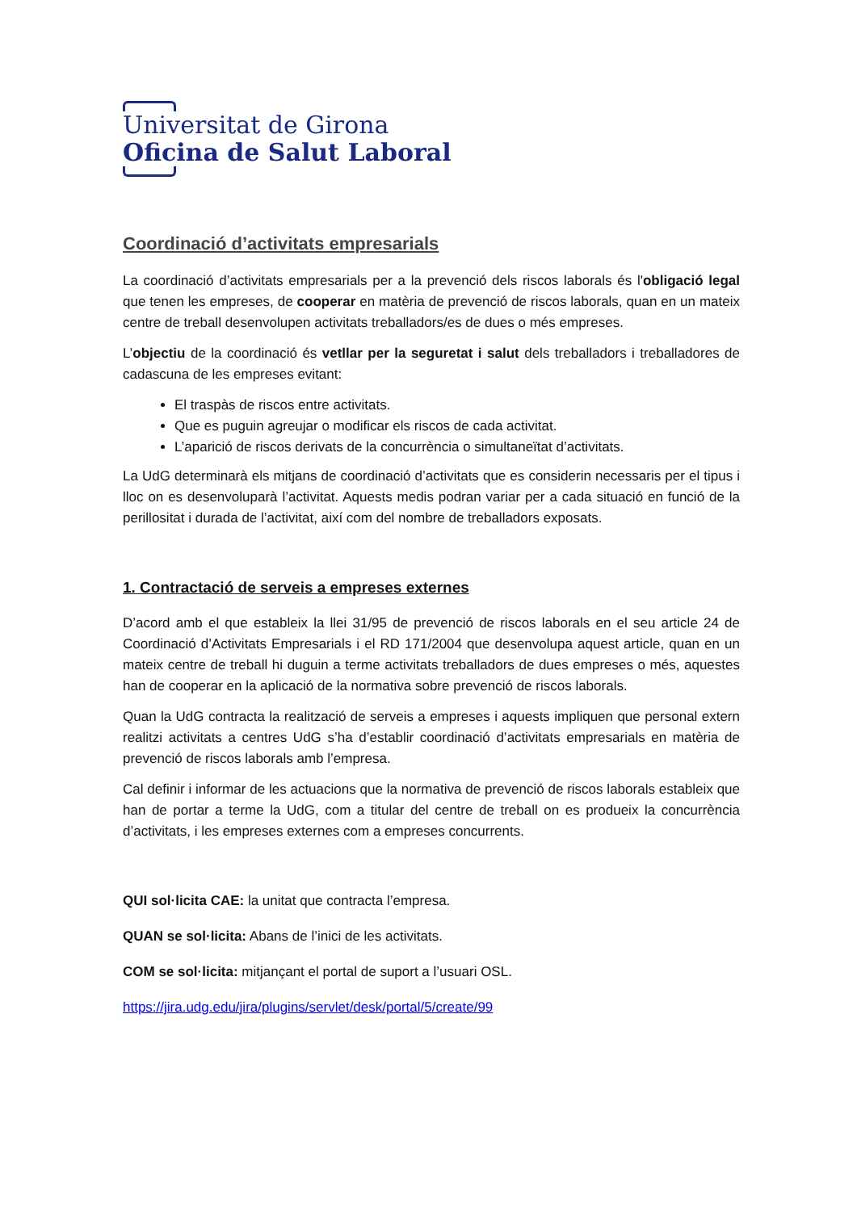Universitat de Girona
Oficina de Salut Laboral
Coordinació d’activitats empresarials
La coordinació d’activitats empresarials per a la prevenció dels riscos laborals és l'obligació legal que tenen les empreses, de cooperar en matèria de prevenció de riscos laborals, quan en un mateix centre de treball desenvolupen activitats treballadors/es de dues o més empreses.
L’objectiu de la coordinació és vetllar per la seguretat i salut dels treballadors i treballadores de cadascuna de les empreses evitant:
El traspàs de riscos entre activitats.
Que es puguin agreujar o modificar els riscos de cada activitat.
L’aparició de riscos derivats de la concurrència o simultaneïtat d’activitats.
La UdG determinarà els mitjans de coordinació d’activitats que es considerin necessaris per el tipus i lloc on es desenvoluparà l’activitat. Aquests medis podran variar per a cada situació en funció de la perillositat i durada de l’activitat, així com del nombre de treballadors exposats.
1. Contractació de serveis a empreses externes
D’acord amb el que estableix la llei 31/95 de prevenció de riscos laborals en el seu article 24 de Coordinació d’Activitats Empresarials i el RD 171/2004 que desenvolupa aquest article, quan en un mateix centre de treball hi duguin a terme activitats treballadors de dues empreses o més, aquestes han de cooperar en la aplicació de la normativa sobre prevenció de riscos laborals.
Quan la UdG contracta la realització de serveis a empreses i aquests impliquen que personal extern realitzi activitats a centres UdG s’ha d’establir coordinació d’activitats empresarials en matèria de prevenció de riscos laborals amb l’empresa.
Cal definir i informar de les actuacions que la normativa de prevenció de riscos laborals estableix que han de portar a terme la UdG, com a titular del centre de treball on es produeix la concurrència d’activitats, i les empreses externes com a empreses concurrents.
QUI sol·licita CAE: la unitat que contracta l’empresa.
QUAN se sol·licita: Abans de l’inici de les activitats.
COM se sol·licita: mitjançant el portal de suport a l’usuari OSL.
https://jira.udg.edu/jira/plugins/servlet/desk/portal/5/create/99